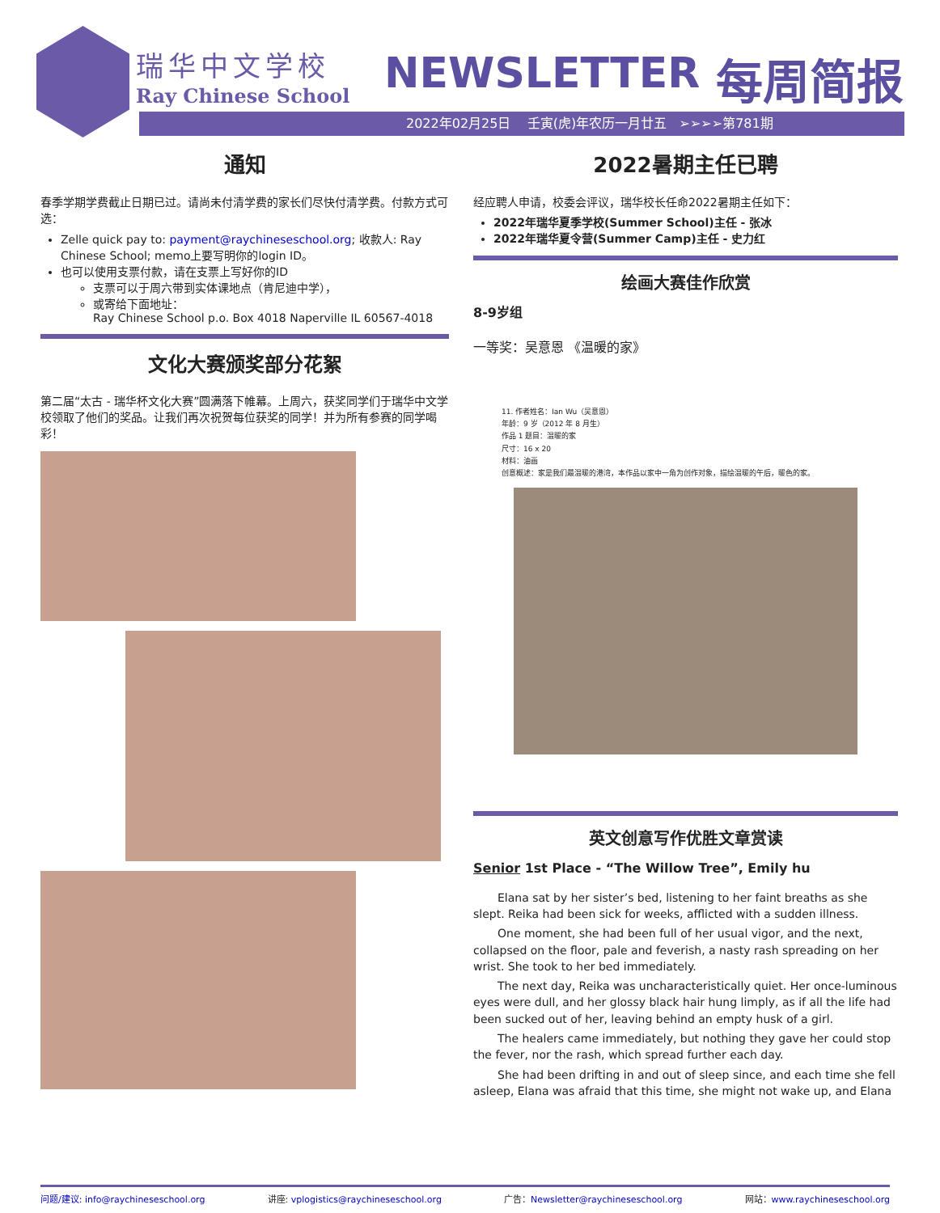瑞华中文学校
Ray Chinese School
NEWSLETTER 每周简报
2022年02月25日 壬寅(虎)年农历一月廿五 ➢➢➢➢第781期
通知
春季学期学费截止日期已过。请尚未付清学费的家长们尽快付清学费。付款方式可选：
Zelle quick pay to: payment@raychineseschool.org; 收款人: Ray Chinese School; memo上要写明你的login ID。
也可以使用支票付款，请在支票上写好你的ID
支票可以于周六带到实体课地点（肯尼迪中学），
或寄给下面地址：
Ray Chinese School p.o. Box 4018 Naperville IL 60567-4018
文化大赛颁奖部分花絮
第二届“太古 - 瑞华杯文化大赛”圆满落下帷幕。上周六，获奖同学们于瑞华中文学校领取了他们的奖品。让我们再次祝贺每位获奖的同学！并为所有参赛的同学喝彩！
2022暑期主任已聘
经应聘人申请，校委会评议，瑞华校长任命2022暑期主任如下：
2022年瑞华夏季学校(Summer School)主任 - 张冰
2022年瑞华夏令营(Summer Camp)主任 - 史力红
绘画大赛佳作欣赏
8-9岁组
一等奖：吴意恩 《温暖的家》
11. 作者姓名：Ian Wu（吴意恩）
年龄：9 岁（2012 年 8 月生）
作品 1 题目：温暖的家
尺寸：16 x 20
材料：油画
创意概述：家是我们最温暖的港湾，本作品以家中一角为创作对象，描绘温暖的午后，暖色的家。
英文创意写作优胜文章赏读
Senior 1st Place - “The Willow Tree”, Emily hu
Elana sat by her sister’s bed, listening to her faint breaths as she slept. Reika had been sick for weeks, afflicted with a sudden illness.
One moment, she had been full of her usual vigor, and the next, collapsed on the floor, pale and feverish, a nasty rash spreading on her wrist. She took to her bed immediately.
The next day, Reika was uncharacteristically quiet. Her once-luminous eyes were dull, and her glossy black hair hung limply, as if all the life had been sucked out of her, leaving behind an empty husk of a girl.
The healers came immediately, but nothing they gave her could stop the fever, nor the rash, which spread further each day.
She had been drifting in and out of sleep since, and each time she fell asleep, Elana was afraid that this time, she might not wake up, and Elana
问题/建议: info@raychineseschool.org 讲座: vplogistics@raychineseschool.org 广告：Newsletter@raychineseschool.org 网站：www.raychineseschool.org